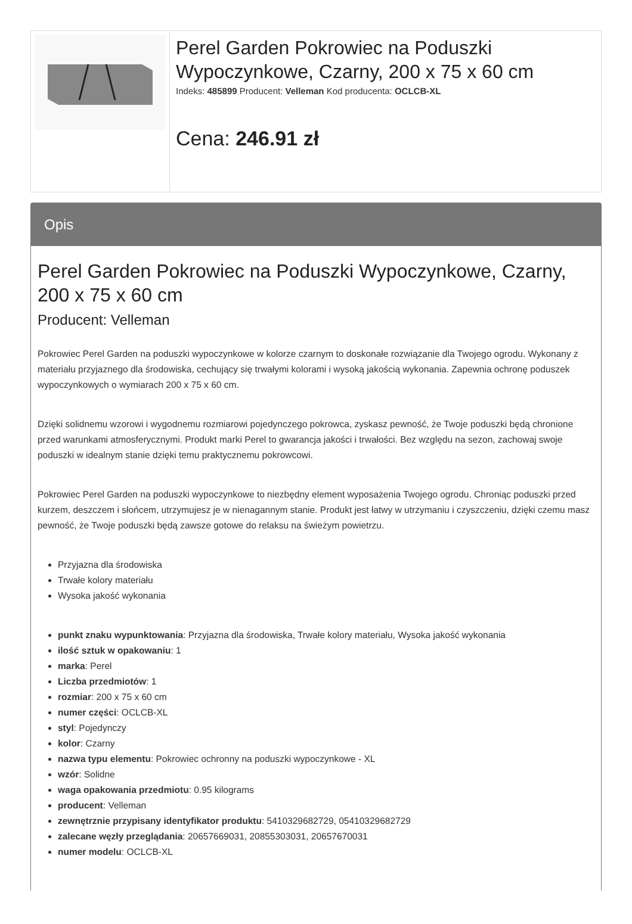Perel Garden Pokrowiec na Poduszki Wypoczynkowe, Czarny, 200 x 75 x 60 cm
Indeks: 485899 Producent: Velleman Kod producenta: OCLCB-XL
Cena: 246.91 zł
Opis
Perel Garden Pokrowiec na Poduszki Wypoczynkowe, Czarny, 200 x 75 x 60 cm
Producent: Velleman
Pokrowiec Perel Garden na poduszki wypoczynkowe w kolorze czarnym to doskonałe rozwiązanie dla Twojego ogrodu. Wykonany z materiału przyjaznego dla środowiska, cechujący się trwałymi kolorami i wysoką jakością wykonania. Zapewnia ochronę poduszek wypoczynkowych o wymiarach 200 x 75 x 60 cm.
Dzięki solidnemu wzorowi i wygodnemu rozmiarowi pojedynczego pokrowca, zyskasz pewność, że Twoje poduszki będą chronione przed warunkami atmosferycznymi. Produkt marki Perel to gwarancja jakości i trwałości. Bez względu na sezon, zachowaj swoje poduszki w idealnym stanie dzięki temu praktycznemu pokrowcowi.
Pokrowiec Perel Garden na poduszki wypoczynkowe to niezbędny element wyposażenia Twojego ogrodu. Chroniąc poduszki przed kurzem, deszczem i słońcem, utrzymujesz je w nienagannym stanie. Produkt jest łatwy w utrzymaniu i czyszczeniu, dzięki czemu masz pewność, że Twoje poduszki będą zawsze gotowe do relaksu na świeżym powietrzu.
Przyjazna dla środowiska
Trwałe kolory materiału
Wysoka jakość wykonania
punkt znaku wypunktowania: Przyjazna dla środowiska, Trwałe kolory materiału, Wysoka jakość wykonania
ilość sztuk w opakowaniu: 1
marka: Perel
Liczba przedmiotów: 1
rozmiar: 200 x 75 x 60 cm
numer części: OCLCB-XL
styl: Pojedynczy
kolor: Czarny
nazwa typu elementu: Pokrowiec ochronny na poduszki wypoczynkowe - XL
wzór: Solidne
waga opakowania przedmiotu: 0.95 kilograms
producent: Velleman
zewnętrznie przypisany identyfikator produktu: 5410329682729, 05410329682729
zalecane węzły przeglądania: 20657669031, 20855303031, 20657670031
numer modelu: OCLCB-XL